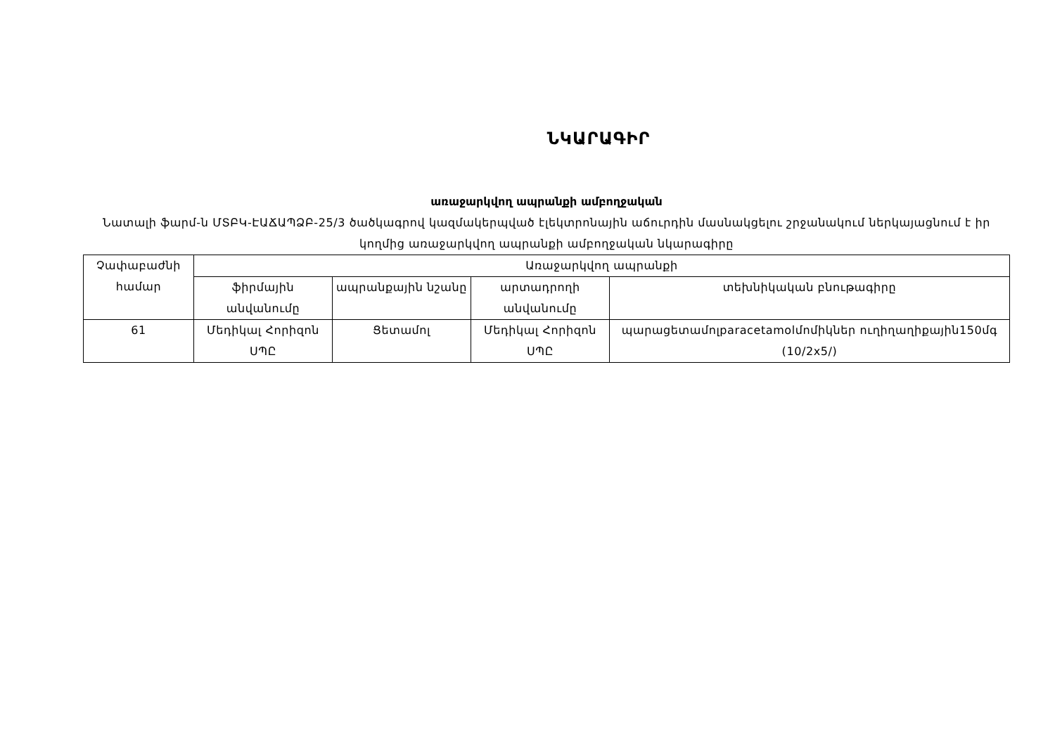ՆԿԱՐԱԳԻՐ
առաջարկվող ապրանքի ամբողջական
Նատալի ֆարմ-ն ՄՏԲԿ-ԷԱՃԱՊՁԲ-25/3 ծածկագրով կազմակերպված էլեկտրոնային աճուրդին մասնակցելու շրջանակում ներկայացնում է իր կողմից առաջարկվող ապրանքի ամբողջական նկարագիրը
| Չափաբաժնի համար | Առաջարկվող ապրանքի | | | |
| --- | --- | --- | --- | --- |
| | ֆիրմային անվանումը | ապրանքային նշանը | արտադրողի անվանումը | տեխնիկական բնութագիրը |
| 61 | Մեդիկալ Հորիզոն ՍՊԸ | Ցետամոլ | Մեդիկալ Հորիզոն ՍՊԸ | պարացետամոլparacetamolմոմիկներ ուղիղաղիքային150մգ (10/2x5/) |